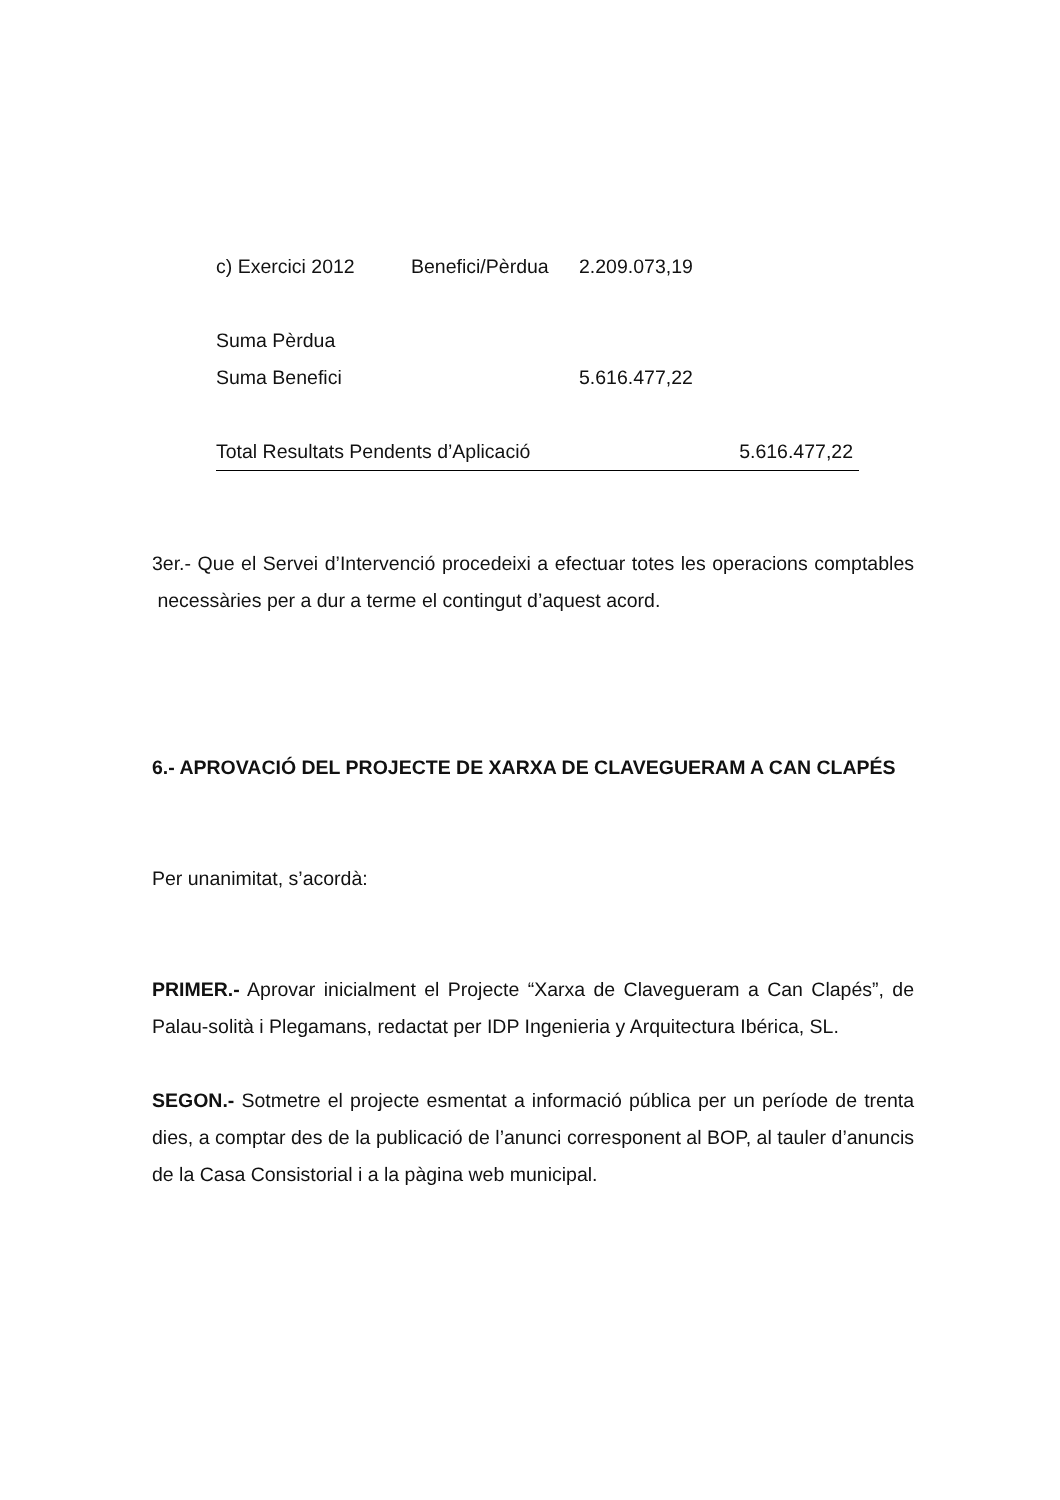| c) Exercici 2012 | Benefici/Pèrdua | 2.209.073,19 |
| Suma Pèrdua | | |
| Suma Benefici | | 5.616.477,22 |
| Total Resultats Pendents d’Aplicació | | 5.616.477,22 |
3er.- Que el Servei d’Intervenció procedeixi a efectuar totes les operacions comptables necessàries per a dur a terme el contingut d’aquest acord.
6.- APROVACIÓ DEL PROJECTE DE XARXA DE CLAVEGUERAM A CAN CLAPÉS
Per unanimitat, s’acordà:
PRIMER.- Aprovar inicialment el Projecte “Xarxa de Clavegueram a Can Clapés”, de Palau-solità i Plegamans, redactat per IDP Ingenieria y Arquitectura Ibérica, SL.
SEGON.- Sotmetre el projecte esmentat a informació pública per un període de trenta dies, a comptar des de la publicació de l’anunci corresponent al BOP, al tauler d’anuncis de la Casa Consistorial i a la pàgina web municipal.